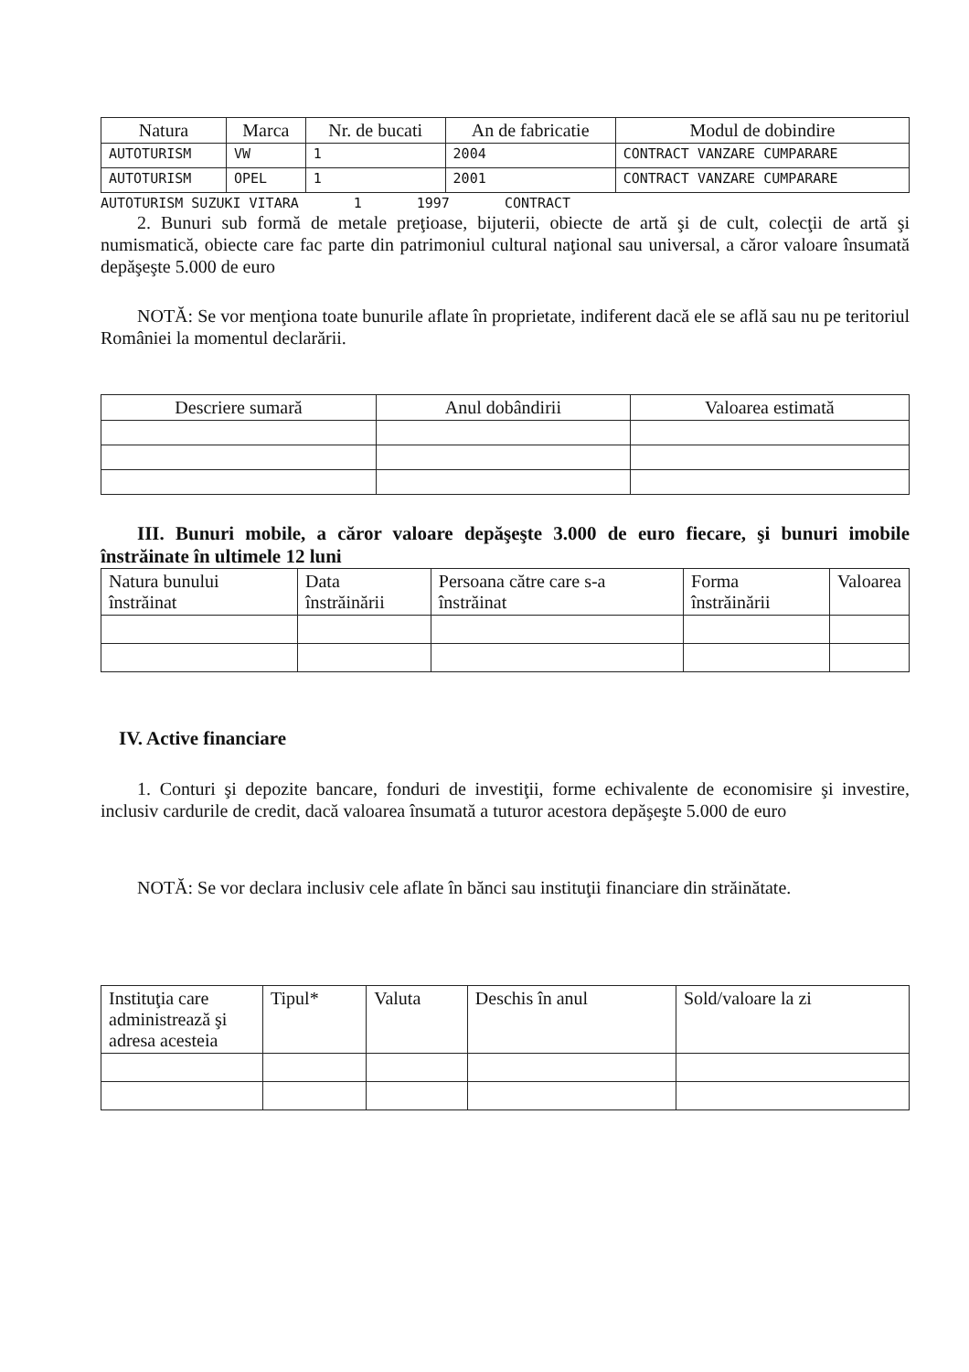| Natura | Marca | Nr. de bucati | An de fabricatie | Modul de dobindire |
| --- | --- | --- | --- | --- |
| AUTOTURISM | VW | 1 | 2004 | CONTRACT VANZARE CUMPARARE |
| AUTOTURISM | OPEL | 1 | 2001 | CONTRACT VANZARE CUMPARARE |
AUTOTURISM SUZUKI VITARA 1 1997 CONTRACT
2. Bunuri sub formă de metale preţioase, bijuterii, obiecte de artă şi de cult, colecţii de artă şi numismatică, obiecte care fac parte din patrimoniul cultural naţional sau universal, a căror valoare însumată depăşeşte 5.000 de euro
NOTĂ: Se vor menţiona toate bunurile aflate în proprietate, indiferent dacă ele se află sau nu pe teritoriul României la momentul declarării.
| Descriere sumară | Anul dobândirii | Valoarea estimată |
| --- | --- | --- |
III. Bunuri mobile, a căror valoare depăşeşte 3.000 de euro fiecare, şi bunuri imobile înstrăinate în ultimele 12 luni
| Natura bunului înstrăinat | Data înstrăinării | Persoana către care s-a înstrăinat | Forma înstrăinării | Valoarea |
| --- | --- | --- | --- | --- |
IV. Active financiare
1. Conturi şi depozite bancare, fonduri de investiţii, forme echivalente de economisire şi investire, inclusiv cardurile de credit, dacă valoarea însumată a tuturor acestora depăşeşte 5.000 de euro
NOTĂ: Se vor declara inclusiv cele aflate în bănci sau instituţii financiare din străinătate.
| Instituţia care administrează şi adresa acesteia | Tipul* | Valuta | Deschis în anul | Sold/valoare la zi |
| --- | --- | --- | --- | --- |